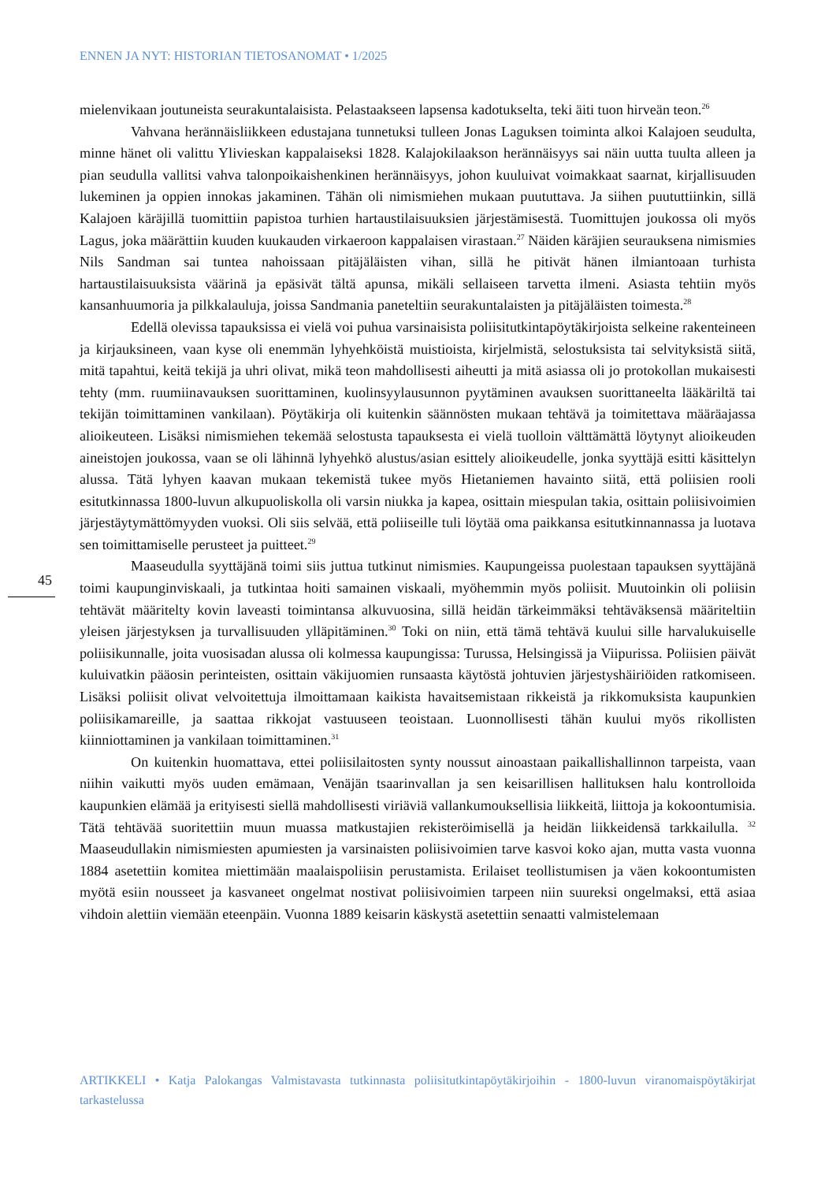ENNEN JA NYT: HISTORIAN TIETOSANOMAT • 1/2025
mielenvikaan joutuneista seurakuntalaisista. Pelastaakseen lapsensa kadotukselta, teki äiti tuon hirveän teon.<sup>26</sup>
Vahvana herännäisliikkeen edustajana tunnetuksi tulleen Jonas Laguksen toiminta alkoi Kalajoen seudulta, minne hänet oli valittu Ylivieskan kappalaiseksi 1828. Kalajokilaakson herännäisyys sai näin uutta tuulta alleen ja pian seudulla vallitsi vahva talonpoikaishenkinen herännäisyys, johon kuuluivat voimakkaat saarnat, kirjallisuuden lukeminen ja oppien innokas jakaminen. Tähän oli nimismiehen mukaan puututtava. Ja siihen puututtiinkin, sillä Kalajoen käräjillä tuomittiin papistoa turhien hartaustilaisuuksien järjestämisestä. Tuomittujen joukossa oli myös Lagus, joka määrättiin kuuden kuukauden virkaeroon kappalaisen virastaan.<sup>27</sup> Näiden käräjien seurauksena nimismies Nils Sandman sai tuntea nahoissaan pitäjäläisten vihan, sillä he pitivät hänen ilmiantoaan turhista hartaustilaisuuksista väärinä ja epäsivät tältä apunsa, mikäli sellaiseen tarvetta ilmeni. Asiasta tehtiin myös kansanhuumoria ja pilkkalauluja, joissa Sandmania paneteltiin seurakuntalaisten ja pitäjäläisten toimesta.<sup>28</sup>
Edellä olevissa tapauksissa ei vielä voi puhua varsinaisista poliisitutkintapöytäkirjoista selkeine rakenteineen ja kirjauksineen, vaan kyse oli enemmän lyhyehköistä muistioista, kirjelmistä, selostuksista tai selvityksistä siitä, mitä tapahtui, keitä tekijä ja uhri olivat, mikä teon mahdollisesti aiheutti ja mitä asiassa oli jo protokollan mukaisesti tehty (mm. ruumiinavauksen suorittaminen, kuolinsyylausunnon pyytäminen avauksen suorittaneelta lääkäriltä tai tekijän toimittaminen vankilaan). Pöytäkirja oli kuitenkin säännösten mukaan tehtävä ja toimitettava määräajassa alioikeuteen. Lisäksi nimismiehen tekemää selostusta tapauksesta ei vielä tuolloin välttämättä löytynyt alioikeuden aineistojen joukossa, vaan se oli lähinnä lyhyehkö alustus/asian esittely alioikeudelle, jonka syyttäjä esitti käsittelyn alussa. Tätä lyhyen kaavan mukaan tekemistä tukee myös Hietaniemen havainto siitä, että poliisien rooli esitutkinnassa 1800-luvun alkupuoliskolla oli varsin niukka ja kapea, osittain miespulan takia, osittain poliisivoimien järjestäytymättömyyden vuoksi. Oli siis selvää, että poliiseille tuli löytää oma paikkansa esitutkinnannassa ja luotava sen toimittamiselle perusteet ja puitteet.<sup>29</sup>
Maaseudulla syyttäjänä toimi siis juttua tutkinut nimismies. Kaupungeissa puolestaan tapauksen syyttäjänä toimi kaupunginviskaali, ja tutkintaa hoiti samainen viskaali, myöhemmin myös poliisit. Muutoinkin oli poliisin tehtävät määritelty kovin laveasti toimintansa alkuvuosina, sillä heidän tärkeimmäksi tehtäväksensä määriteltiin yleisen järjestyksen ja turvallisuuden ylläpitäminen.<sup>30</sup> Toki on niin, että tämä tehtävä kuului sille harvalukuiselle poliisikunnalle, joita vuosisadan alussa oli kolmessa kaupungissa: Turussa, Helsingissä ja Viipurissa. Poliisien päivät kuluivatkin pääosin perinteisten, osittain väkijuomien runsaasta käytöstä johtuvien järjestyshäiriöiden ratkomiseen. Lisäksi poliisit olivat velvoitettuja ilmoittamaan kaikista havaitsemistaan rikkeistä ja rikkomuksista kaupunkien poliisikamareille, ja saattaa rikkojat vastuuseen teoistaan. Luonnollisesti tähän kuului myös rikollisten kiinniottaminen ja vankilaan toimittaminen.<sup>31</sup>
On kuitenkin huomattava, ettei poliisilaitosten synty noussut ainoastaan paikallishallinnon tarpeista, vaan niihin vaikutti myös uuden emämaan, Venäjän tsaarinvallan ja sen keisarillisen hallituksen halu kontrolloida kaupunkien elämää ja erityisesti siellä mahdollisesti viriäviä vallankumouksellisia liikkeitä, liittoja ja kokoontumisia. Tätä tehtävää suoritettiin muun muassa matkustajien rekisteröimisellä ja heidän liikkeidensä tarkkailulla. <sup>32</sup> Maaseudullakin nimismiesten apumiesten ja varsinaisten poliisivoimien tarve kasvoi koko ajan, mutta vasta vuonna 1884 asetettiin komitea miettimään maalaispoliisin perustamista. Erilaiset teollistumisen ja väen kokoontumisten myötä esiin nousseet ja kasvaneet ongelmat nostivat poliisivoimien tarpeen niin suureksi ongelmaksi, että asiaa vihdoin alettiin viemään eteenpäin. Vuonna 1889 keisarin käskystä asetettiin senaatti valmistelemaan
45
ARTIKKELI • Katja Palokangas Valmistavasta tutkinnasta poliisitutkintapöytäkirjoihin - 1800-luvun viranomaispöytäkirjat tarkastelussa